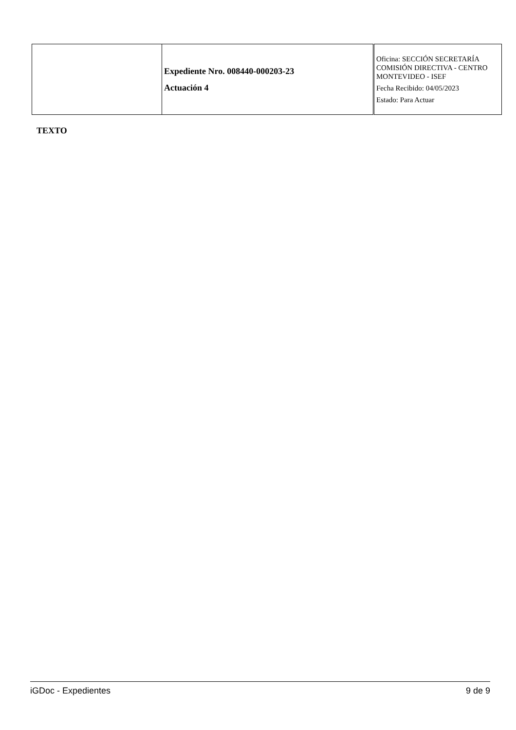| | Expediente Nro. 008440-000203-23 Actuación 4 | Oficina: SECCIÓN SECRETARÍA COMISIÓN DIRECTIVA - CENTRO MONTEVIDEO - ISEF Fecha Recibido: 04/05/2023 Estado: Para Actuar |
TEXTO
iGDoc - Expedientes 9 de 9